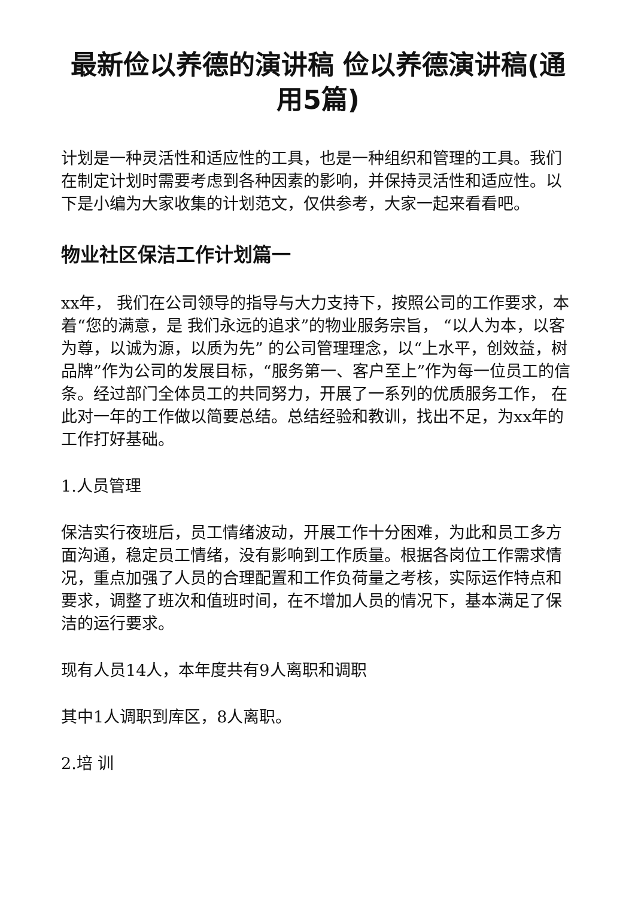最新俭以养德的演讲稿 俭以养德演讲稿(通用5篇)
计划是一种灵活性和适应性的工具，也是一种组织和管理的工具。我们在制定计划时需要考虑到各种因素的影响，并保持灵活性和适应性。以下是小编为大家收集的计划范文，仅供参考，大家一起来看看吧。
物业社区保洁工作计划篇一
xx年， 我们在公司领导的指导与大力支持下，按照公司的工作要求，本着“您的满意，是 我们永远的追求”的物业服务宗旨， “以人为本，以客为尊，以诚为源，以质为先” 的公司管理理念，以“上水平，创效益，树品牌”作为公司的发展目标，“服务第一、客户至上”作为每一位员工的信条。经过部门全体员工的共同努力，开展了一系列的优质服务工作， 在此对一年的工作做以简要总结。总结经验和教训，找出不足，为xx年的工作打好基础。
1.人员管理
保洁实行夜班后，员工情绪波动，开展工作十分困难，为此和员工多方面沟通，稳定员工情绪，没有影响到工作质量。根据各岗位工作需求情况，重点加强了人员的合理配置和工作负荷量之考核，实际运作特点和要求，调整了班次和值班时间，在不增加人员的情况下，基本满足了保洁的运行要求。
现有人员14人，本年度共有9人离职和调职
其中1人调职到库区，8人离职。
2.培 训